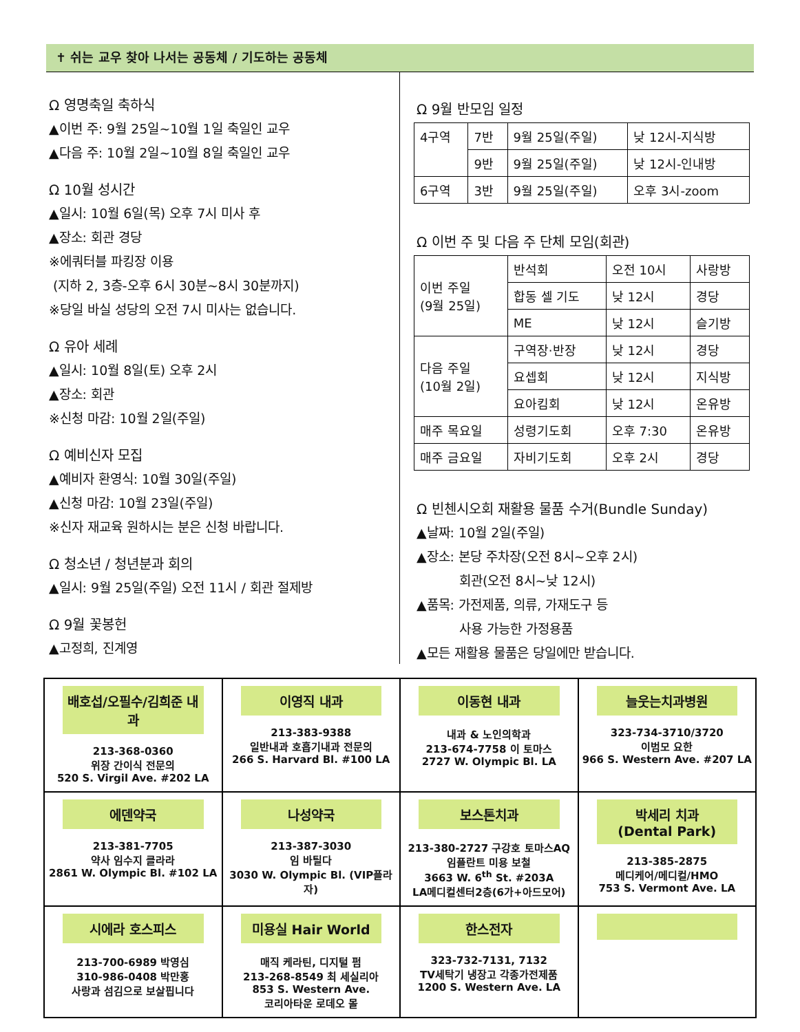✝ 쉬는 교우 찾아 나서는 공동체 / 기도하는 공동체
Ω 영명축일 축하식
▲이번 주: 9월 25일~10월 1일 축일인 교우
▲다음 주: 10월 2일~10월 8일 축일인 교우
Ω 10월 성시간
▲일시: 10월 6일(목) 오후 7시 미사 후
▲장소: 회관 경당
※에쿼터블 파킹장 이용
(지하 2, 3층-오후 6시 30분~8시 30분까지)
※당일 바실 성당의 오전 7시 미사는 없습니다.
Ω 유아 세례
▲일시: 10월 8일(토) 오후 2시
▲장소: 회관
※신청 마감: 10월 2일(주일)
Ω 예비신자 모집
▲예비자 환영식: 10월 30일(주일)
▲신청 마감: 10월 23일(주일)
※신자 재교육 원하시는 분은 신청 바랍니다.
Ω 청소년 / 청년분과 회의
▲일시: 9월 25일(주일) 오전 11시 / 회관 절제방
Ω 9월 꽃봉헌
▲고정희, 진계영
Ω 9월 반모임 일정
| 4구역 | 7반 | 9월 25일(주일) | 낮 12시-지식방 |
| | 9반 | 9월 25일(주일) | 낮 12시-인내방 |
| 6구역 | 3반 | 9월 25일(주일) | 오후 3시-zoom |
Ω 이번 주 및 다음 주 단체 모임(회관)
| 이번 주일 (9월 25일) | 반석회 | 오전 10시 | 사랑방 |
| | 합동 셀 기도 | 낮 12시 | 경당 |
| | ME | 낮 12시 | 슬기방 |
| 다음 주일 (10월 2일) | 구역장·반장 | 낮 12시 | 경당 |
| | 요셉회 | 낮 12시 | 지식방 |
| | 요아킴회 | 낮 12시 | 온유방 |
| 매주 목요일 | 성령기도회 | 오후 7:30 | 온유방 |
| 매주 금요일 | 자비기도회 | 오후 2시 | 경당 |
Ω 빈첸시오회 재활용 물품 수거(Bundle Sunday)
▲날짜: 10월 2일(주일)
▲장소: 본당 주차장(오전 8시~오후 2시)
회관(오전 8시~낮 12시)
▲품목: 가전제품, 의류, 가재도구 등
사용 가능한 가정용품
▲모든 재활용 물품은 당일에만 받습니다.
| 배호섭/오필수/김희준 내과 213-368-0360 위장 간이식 전문의 520 S. Virgil Ave. #202 LA | 이영직 내과 213-383-9388 일반내과 호흡기내과 전문의 266 S. Harvard Bl. #100 LA | 이동현 내과 내과 & 노인의학과 213-674-7758 이 토마스 2727 W. Olympic Bl. LA | 늘웃는치과병원 323-734-3710/3720 이범모 요한 966 S. Western Ave. #207 LA |
| 에덴약국 213-381-7705 약사 임수지 클라라 2861 W. Olympic Bl. #102 LA | 나성약국 213-387-3030 임 바틸다 3030 W. Olympic Bl. (VIP플라자) | 보스톤치과 213-380-2727 구강호 토마스AQ 임플란트 미용 보철 3663 W. 6<sup>th</sup> St. #203A LA메디컬센터2층(6가+아드모어) | 박세리 치과 (Dental Park) 213-385-2875 메디케어/메디컬/HMO 753 S. Vermont Ave. LA |
| 시에라 호스피스 213-700-6989 박영심 310-986-0408 박만홍 사랑과 섬김으로 보살핍니다 | 미용실 Hair World 매직 케라틴, 디지털 펌 213-268-8549 최 세실리아 853 S. Western Ave. 코리아타운 로데오 몰 | 한스전자 323-732-7131, 7132 TV세탁기 냉장고 각종가전제품 1200 S. Western Ave. LA | |